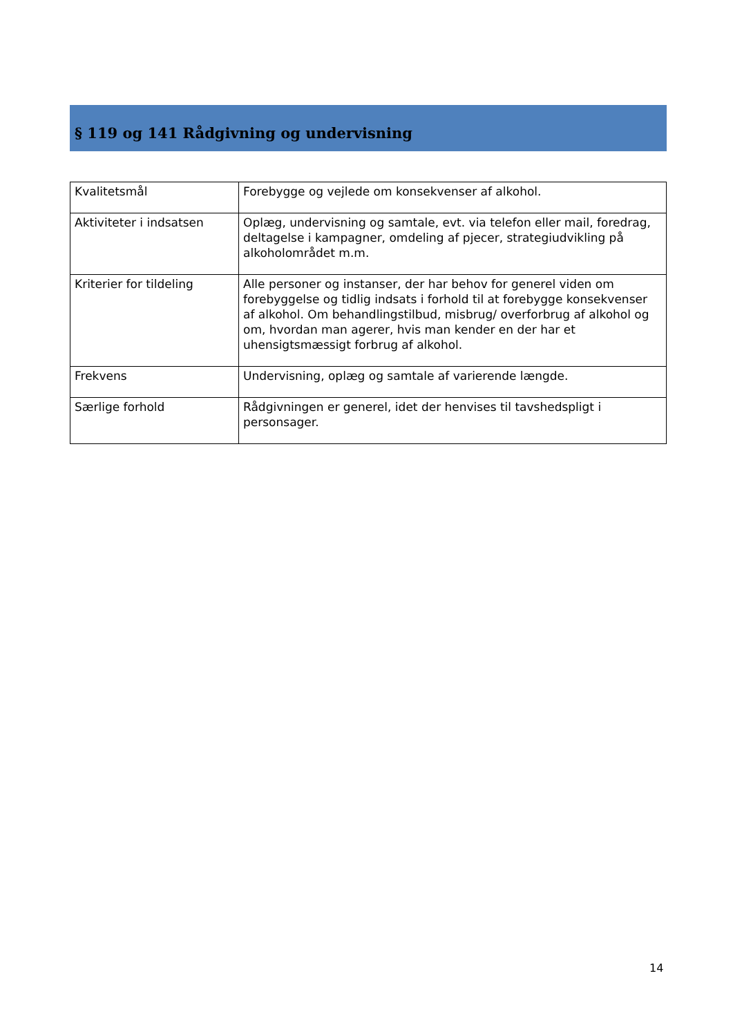§ 119 og 141 Rådgivning og undervisning
| Kvalitetsmål | Forebygge og vejlede om konsekvenser af alkohol. |
| Aktiviteter i indsatsen | Oplæg, undervisning og samtale, evt. via telefon eller mail, foredrag, deltagelse i kampagner, omdeling af pjecer, strategiudvikling på alkoholområdet m.m. |
| Kriterier for tildeling | Alle personer og instanser, der har behov for generel viden om forebyggelse og tidlig indsats i forhold til at forebygge konsekvenser af alkohol. Om behandlingstilbud, misbrug/ overforbrug af alkohol og om, hvordan man agerer, hvis man kender en der har et uhensigtsmæssigt forbrug af alkohol. |
| Frekvens | Undervisning, oplæg og samtale af varierende længde. |
| Særlige forhold | Rådgivningen er generel, idet der henvises til tavshedspligt i personsager. |
14